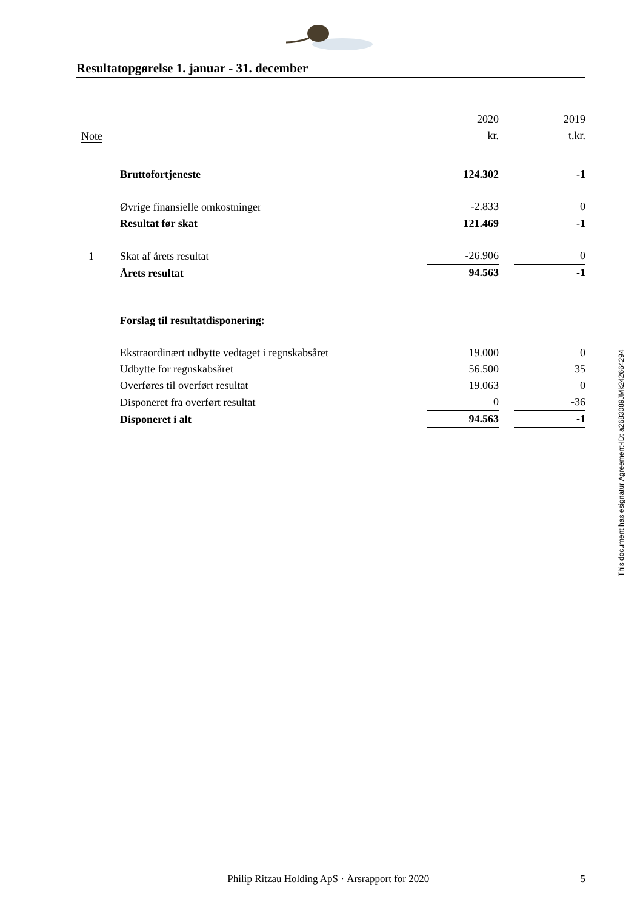Resultatopgørelse 1. januar - 31. december
| | | 2020 | | 2019 |
| --- | --- | --- | --- | --- |
| Note | | kr. | | t.kr. |
| | Bruttofortjeneste | 124.302 | | -1 |
| | Øvrige finansielle omkostninger | -2.833 | | 0 |
| | Resultat før skat | 121.469 | | -1 |
| 1 | Skat af årets resultat | -26.906 | | 0 |
| | Årets resultat | 94.563 | | -1 |
| | Forslag til resultatdisponering: | | | |
| | Ekstraordinært udbytte vedtaget i regnskabsåret | 19.000 | | 0 |
| | Udbytte for regnskabsåret | 56.500 | | 35 |
| | Overføres til overført resultat | 19.063 | | 0 |
| | Disponeret fra overført resultat | 0 | | -36 |
| | Disponeret i alt | 94.563 | | -1 |
This document has esignatur Agreement-ID: a2683089JMk242664294
Philip Ritzau Holding ApS · Årsrapport for 2020 5